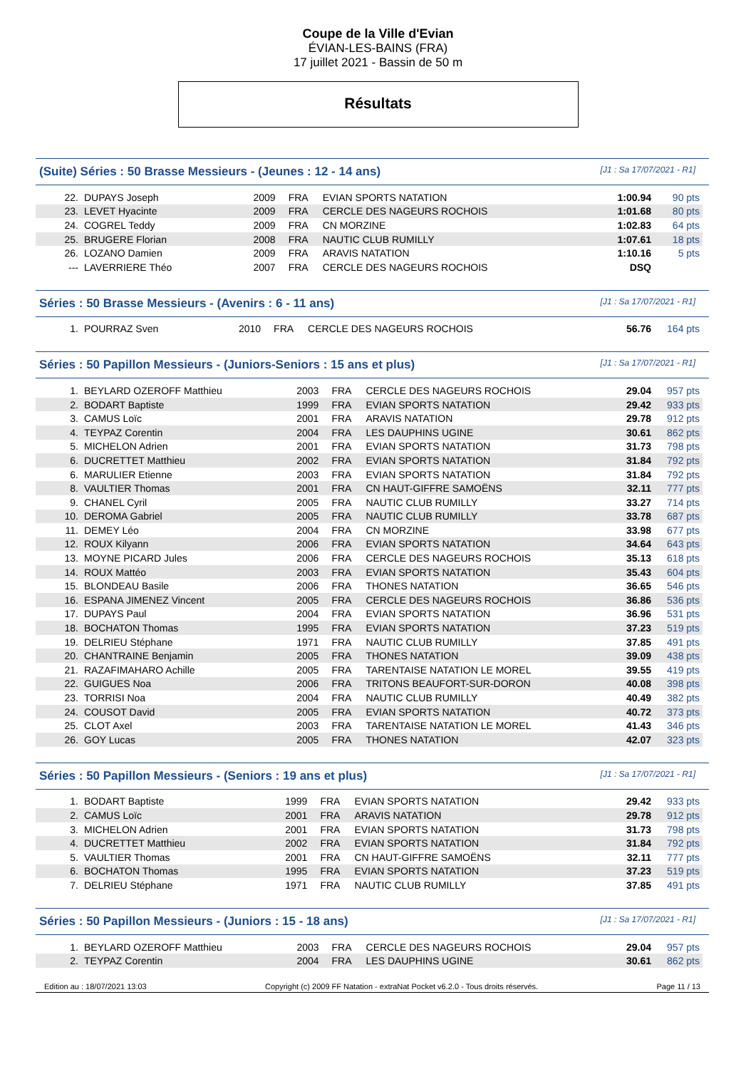Coupe de la Ville d'Evian
ÉVIAN-LES-BAINS (FRA)
17 juillet 2021 - Bassin de 50 m
Résultats
(Suite) Séries : 50 Brasse Messieurs - (Jeunes : 12 - 14 ans) [J1 : Sa 17/07/2021 - R1]
| 22. | DUPAYS Joseph | 2009 | FRA | EVIAN SPORTS NATATION | 1:00.94 | 90 pts |
| 23. | LEVET Hyacinte | 2009 | FRA | CERCLE DES NAGEURS ROCHOIS | 1:01.68 | 80 pts |
| 24. | COGREL Teddy | 2009 | FRA | CN MORZINE | 1:02.83 | 64 pts |
| 25. | BRUGERE Florian | 2008 | FRA | NAUTIC CLUB RUMILLY | 1:07.61 | 18 pts |
| 26. | LOZANO Damien | 2009 | FRA | ARAVIS NATATION | 1:10.16 | 5 pts |
| --- | LAVERRIERE Théo | 2007 | FRA | CERCLE DES NAGEURS ROCHOIS | DSQ | |
Séries : 50 Brasse Messieurs - (Avenirs : 6 - 11 ans) [J1 : Sa 17/07/2021 - R1]
| 1. | POURRAZ Sven | 2010 | FRA | CERCLE DES NAGEURS ROCHOIS | 56.76 | 164 pts |
Séries : 50 Papillon Messieurs - (Juniors-Seniors : 15 ans et plus) [J1 : Sa 17/07/2021 - R1]
| 1. | BEYLARD OZEROFF Matthieu | 2003 | FRA | CERCLE DES NAGEURS ROCHOIS | 29.04 | 957 pts |
| 2. | BODART Baptiste | 1999 | FRA | EVIAN SPORTS NATATION | 29.42 | 933 pts |
| 3. | CAMUS Loïc | 2001 | FRA | ARAVIS NATATION | 29.78 | 912 pts |
| 4. | TEYPAZ Corentin | 2004 | FRA | LES DAUPHINS UGINE | 30.61 | 862 pts |
| 5. | MICHELON Adrien | 2001 | FRA | EVIAN SPORTS NATATION | 31.73 | 798 pts |
| 6. | DUCRETTET Matthieu | 2002 | FRA | EVIAN SPORTS NATATION | 31.84 | 792 pts |
| 6. | MARULIER Etienne | 2003 | FRA | EVIAN SPORTS NATATION | 31.84 | 792 pts |
| 8. | VAULTIER Thomas | 2001 | FRA | CN HAUT-GIFFRE SAMOËNS | 32.11 | 777 pts |
| 9. | CHANEL Cyril | 2005 | FRA | NAUTIC CLUB RUMILLY | 33.27 | 714 pts |
| 10. | DEROMA Gabriel | 2005 | FRA | NAUTIC CLUB RUMILLY | 33.78 | 687 pts |
| 11. | DEMEY Léo | 2004 | FRA | CN MORZINE | 33.98 | 677 pts |
| 12. | ROUX Kilyann | 2006 | FRA | EVIAN SPORTS NATATION | 34.64 | 643 pts |
| 13. | MOYNE PICARD Jules | 2006 | FRA | CERCLE DES NAGEURS ROCHOIS | 35.13 | 618 pts |
| 14. | ROUX Mattéo | 2003 | FRA | EVIAN SPORTS NATATION | 35.43 | 604 pts |
| 15. | BLONDEAU Basile | 2006 | FRA | THONES NATATION | 36.65 | 546 pts |
| 16. | ESPANA JIMENEZ Vincent | 2005 | FRA | CERCLE DES NAGEURS ROCHOIS | 36.86 | 536 pts |
| 17. | DUPAYS Paul | 2004 | FRA | EVIAN SPORTS NATATION | 36.96 | 531 pts |
| 18. | BOCHATON Thomas | 1995 | FRA | EVIAN SPORTS NATATION | 37.23 | 519 pts |
| 19. | DELRIEU Stéphane | 1971 | FRA | NAUTIC CLUB RUMILLY | 37.85 | 491 pts |
| 20. | CHANTRAINE Benjamin | 2005 | FRA | THONES NATATION | 39.09 | 438 pts |
| 21. | RAZAFIMAHARO Achille | 2005 | FRA | TARENTAISE NATATION LE MOREL | 39.55 | 419 pts |
| 22. | GUIGUES Noa | 2006 | FRA | TRITONS BEAUFORT-SUR-DORON | 40.08 | 398 pts |
| 23. | TORRISI Noa | 2004 | FRA | NAUTIC CLUB RUMILLY | 40.49 | 382 pts |
| 24. | COUSOT David | 2005 | FRA | EVIAN SPORTS NATATION | 40.72 | 373 pts |
| 25. | CLOT Axel | 2003 | FRA | TARENTAISE NATATION LE MOREL | 41.43 | 346 pts |
| 26. | GOY Lucas | 2005 | FRA | THONES NATATION | 42.07 | 323 pts |
Séries : 50 Papillon Messieurs - (Seniors : 19 ans et plus) [J1 : Sa 17/07/2021 - R1]
| 1. | BODART Baptiste | 1999 | FRA | EVIAN SPORTS NATATION | 29.42 | 933 pts |
| 2. | CAMUS Loïc | 2001 | FRA | ARAVIS NATATION | 29.78 | 912 pts |
| 3. | MICHELON Adrien | 2001 | FRA | EVIAN SPORTS NATATION | 31.73 | 798 pts |
| 4. | DUCRETTET Matthieu | 2002 | FRA | EVIAN SPORTS NATATION | 31.84 | 792 pts |
| 5. | VAULTIER Thomas | 2001 | FRA | CN HAUT-GIFFRE SAMOËNS | 32.11 | 777 pts |
| 6. | BOCHATON Thomas | 1995 | FRA | EVIAN SPORTS NATATION | 37.23 | 519 pts |
| 7. | DELRIEU Stéphane | 1971 | FRA | NAUTIC CLUB RUMILLY | 37.85 | 491 pts |
Séries : 50 Papillon Messieurs - (Juniors : 15 - 18 ans) [J1 : Sa 17/07/2021 - R1]
| 1. | BEYLARD OZEROFF Matthieu | 2003 | FRA | CERCLE DES NAGEURS ROCHOIS | 29.04 | 957 pts |
| 2. | TEYPAZ Corentin | 2004 | FRA | LES DAUPHINS UGINE | 30.61 | 862 pts |
Edition au : 18/07/2021 13:03 Copyright (c) 2009 FF Natation - extraNat Pocket v6.2.0 - Tous droits réservés. Page 11 / 13